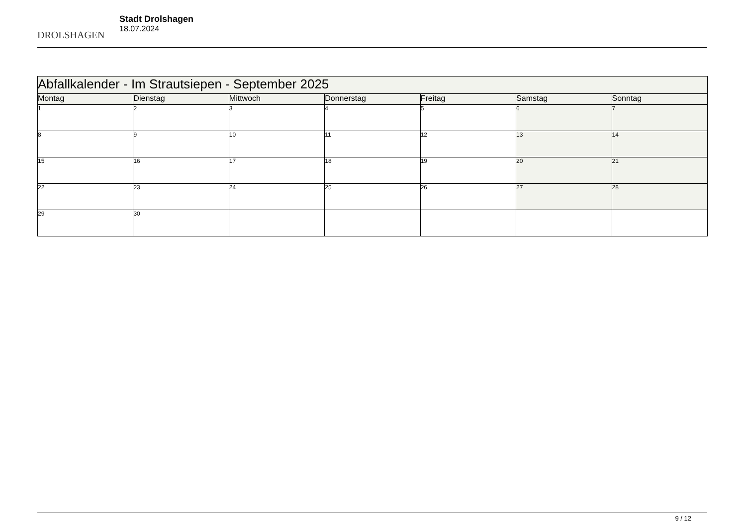DROLSHAGEN
Stadt Drolshagen
18.07.2024
| Abfallkalender - Im Strautsiepen - September 2025 | | | | | | |
| --- | --- | --- | --- | --- | --- | --- |
| Montag | Dienstag | Mittwoch | Donnerstag | Freitag | Samstag | Sonntag |
| 1 | 2 | 3 | 4 | 5 | 6 | 7 |
| 8 | 9 | 10 | 11 | 12 | 13 | 14 |
| 15 | 16 | 17 | 18 | 19 | 20 | 21 |
| 22 | 23 | 24 | 25 | 26 | 27 | 28 |
| 29 | 30 | | | | | |
9 / 12